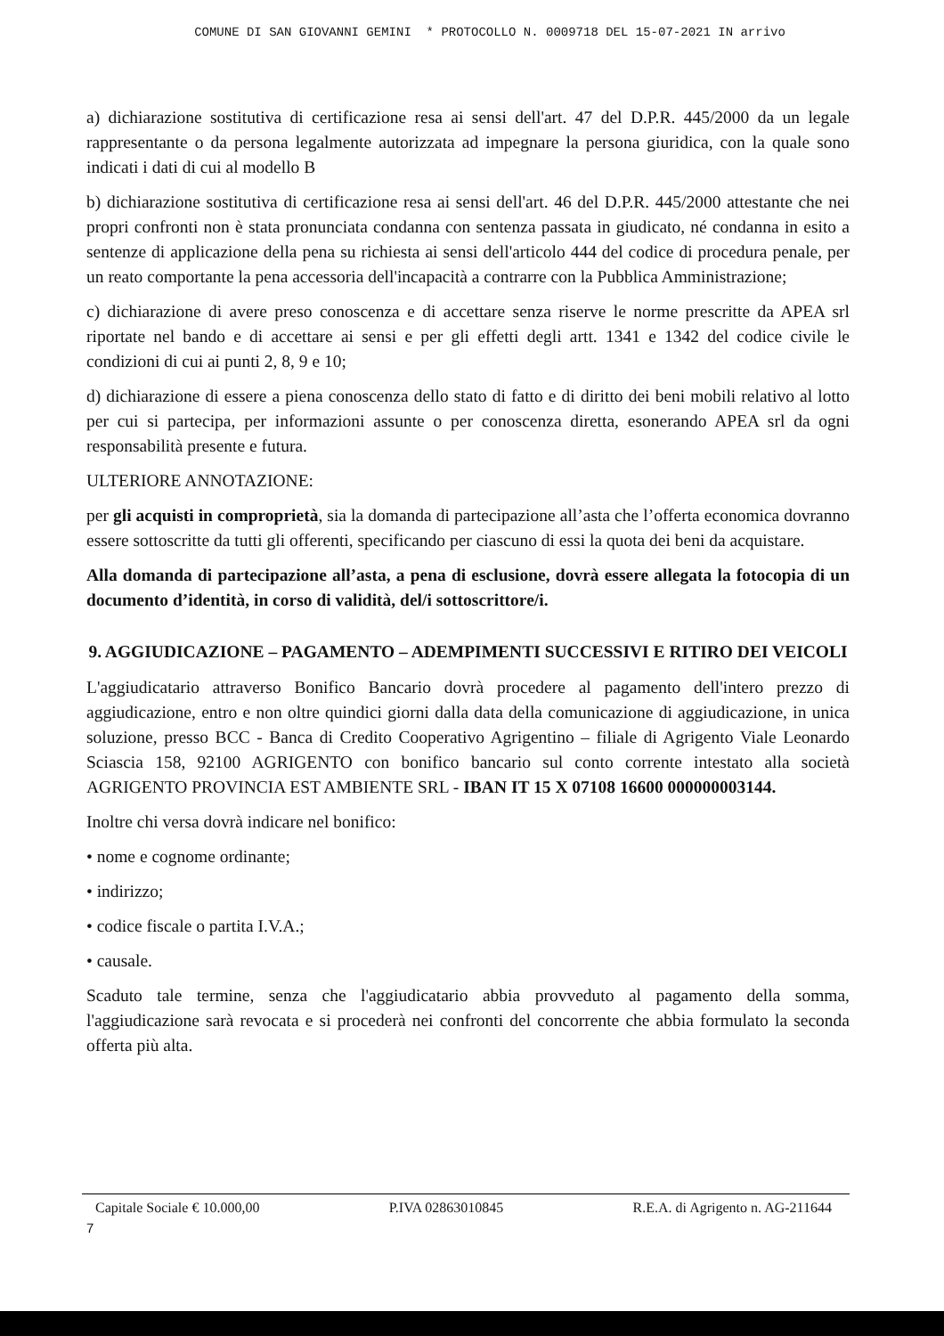COMUNE DI SAN GIOVANNI GEMINI * PROTOCOLLO N. 0009718 DEL 15-07-2021 IN arrivo
a) dichiarazione sostitutiva di certificazione resa ai sensi dell'art. 47 del D.P.R. 445/2000 da un legale rappresentante o da persona legalmente autorizzata ad impegnare la persona giuridica, con la quale sono indicati i dati di cui al modello B
b) dichiarazione sostitutiva di certificazione resa ai sensi dell'art. 46 del D.P.R. 445/2000 attestante che nei propri confronti non è stata pronunciata condanna con sentenza passata in giudicato, né condanna in esito a sentenze di applicazione della pena su richiesta ai sensi dell'articolo 444 del codice di procedura penale, per un reato comportante la pena accessoria dell'incapacità a contrarre con la Pubblica Amministrazione;
c) dichiarazione di avere preso conoscenza e di accettare senza riserve le norme prescritte da APEA srl riportate nel bando e di accettare ai sensi e per gli effetti degli artt. 1341 e 1342 del codice civile le condizioni di cui ai punti 2, 8, 9 e 10;
d) dichiarazione di essere a piena conoscenza dello stato di fatto e di diritto dei beni mobili relativo al lotto per cui si partecipa, per informazioni assunte o per conoscenza diretta, esonerando APEA srl da ogni responsabilità presente e futura.
ULTERIORE ANNOTAZIONE:
per gli acquisti in comproprietà, sia la domanda di partecipazione all’asta che l’offerta economica dovranno essere sottoscritte da tutti gli offerenti, specificando per ciascuno di essi la quota dei beni da acquistare.
Alla domanda di partecipazione all’asta, a pena di esclusione, dovrà essere allegata la fotocopia di un documento d’identità, in corso di validità, del/i sottoscrittore/i.
9. AGGIUDICAZIONE – PAGAMENTO – ADEMPIMENTI SUCCESSIVI E RITIRO DEI VEICOLI
L'aggiudicatario attraverso Bonifico Bancario dovrà procedere al pagamento dell'intero prezzo di aggiudicazione, entro e non oltre quindici giorni dalla data della comunicazione di aggiudicazione, in unica soluzione, presso BCC - Banca di Credito Cooperativo Agrigentino – filiale di Agrigento Viale Leonardo Sciascia 158, 92100 AGRIGENTO con bonifico bancario sul conto corrente intestato alla società AGRIGENTO PROVINCIA EST AMBIENTE SRL - IBAN IT 15 X 07108 16600 000000003144.
Inoltre chi versa dovrà indicare nel bonifico:
• nome e cognome ordinante;
• indirizzo;
• codice fiscale o partita I.V.A.;
• causale.
Scaduto tale termine, senza che l'aggiudicatario abbia provveduto al pagamento della somma, l'aggiudicazione sarà revocata e si procederà nei confronti del concorrente che abbia formulato la seconda offerta più alta.
Capitale Sociale € 10.000,00 P.IVA 02863010845 R.E.A. di Agrigento n. AG-211644
7